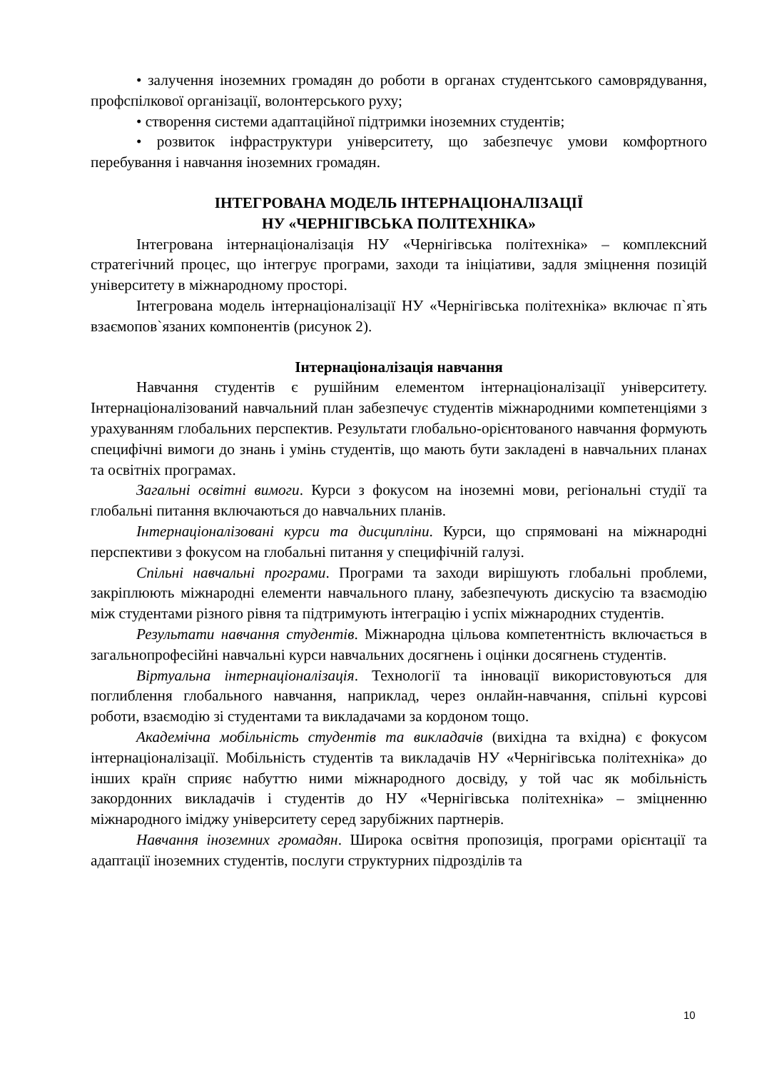• залучення іноземних громадян до роботи в органах студентського самоврядування, профспілкової організації, волонтерського руху;
• створення системи адаптаційної підтримки іноземних студентів;
• розвиток інфраструктури університету, що забезпечує умови комфортного перебування і навчання іноземних громадян.
ІНТЕГРОВАНА МОДЕЛЬ ІНТЕРНАЦІОНАЛІЗАЦІЇ
НУ «ЧЕРНІГІВСЬКА ПОЛІТЕХНІКА»
Інтегрована інтернаціоналізація НУ «Чернігівська політехніка» – комплексний стратегічний процес, що інтегрує програми, заходи та ініціативи, задля зміцнення позицій університету в міжнародному просторі.
Інтегрована модель інтернаціоналізації НУ «Чернігівська політехніка» включає п`ять взаємопов`язаних компонентів (рисунок 2).
Інтернаціоналізація навчання
Навчання студентів є рушійним елементом інтернаціоналізації університету. Інтернаціоналізований навчальний план забезпечує студентів міжнародними компетенціями з урахуванням глобальних перспектив. Результати глобально-орієнтованого навчання формують специфічні вимоги до знань і умінь студентів, що мають бути закладені в навчальних планах та освітніх програмах.
Загальні освітні вимоги. Курси з фокусом на іноземні мови, регіональні студії та глобальні питання включаються до навчальних планів.
Інтернаціоналізовані курси та дисципліни. Курси, що спрямовані на міжнародні перспективи з фокусом на глобальні питання у специфічній галузі.
Спільні навчальні програми. Програми та заходи вирішують глобальні проблеми, закріплюють міжнародні елементи навчального плану, забезпечують дискусію та взаємодію між студентами різного рівня та підтримують інтеграцію і успіх міжнародних студентів.
Результати навчання студентів. Міжнародна цільова компетентність включається в загальнопрофесійні навчальні курси навчальних досягнень і оцінки досягнень студентів.
Віртуальна інтернаціоналізація. Технології та інновації використовуються для поглиблення глобального навчання, наприклад, через онлайн-навчання, спільні курсові роботи, взаємодію зі студентами та викладачами за кордоном тощо.
Академічна мобільність студентів та викладачів (вихідна та вхідна) є фокусом інтернаціоналізації. Мобільність студентів та викладачів НУ «Чернігівська політехніка» до інших країн сприяє набуттю ними міжнародного досвіду, у той час як мобільність закордонних викладачів і студентів до НУ «Чернігівська політехніка» – зміцненню міжнародного іміджу університету серед зарубіжних партнерів.
Навчання іноземних громадян. Широка освітня пропозиція, програми орієнтації та адаптації іноземних студентів, послуги структурних підрозділів та
10